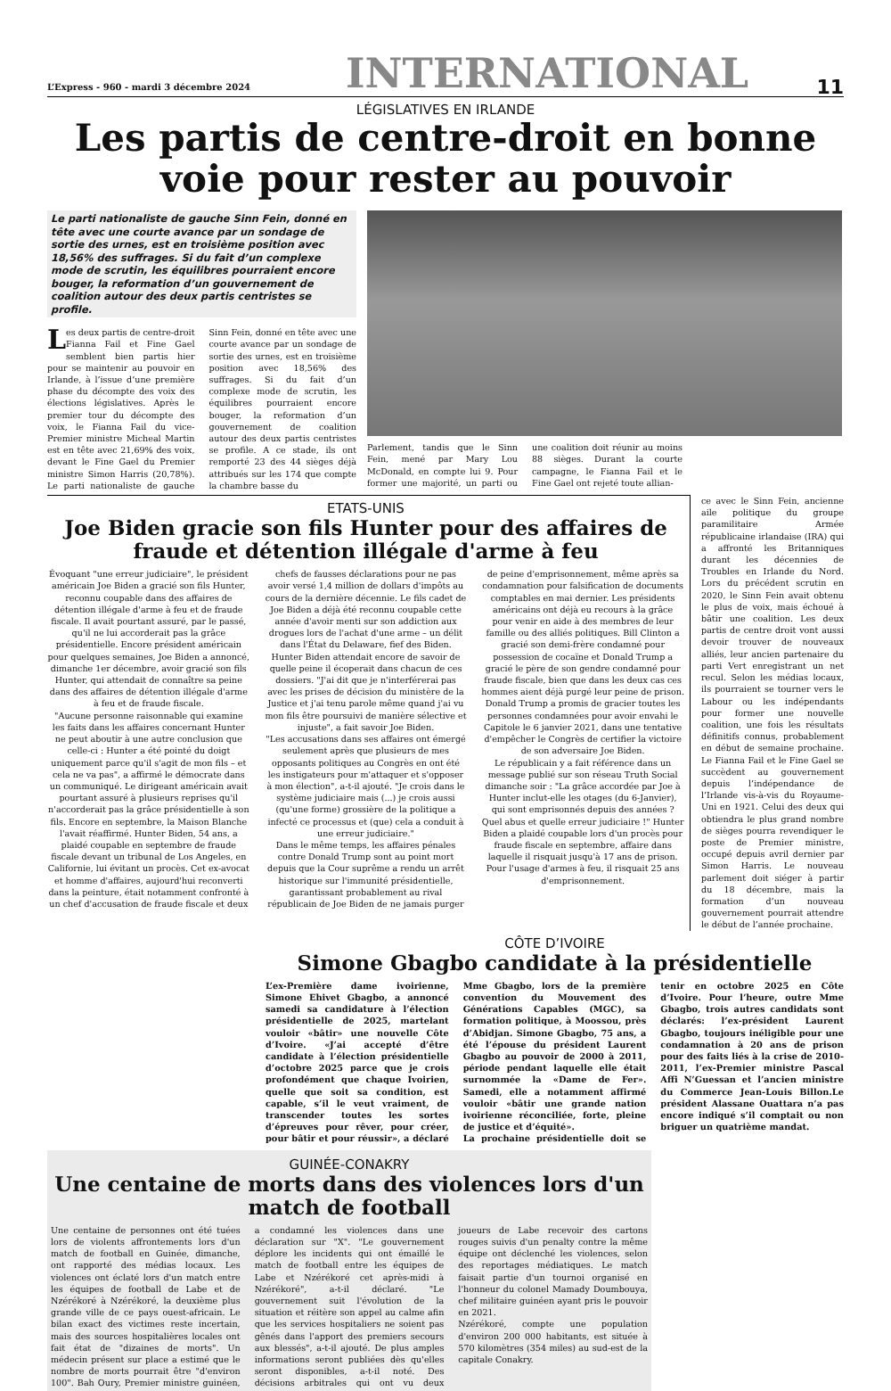L’Express - 960 - mardi 3 décembre 2024
INTERNATIONAL
11
LÉGISLATIVES EN IRLANDE
Les partis de centre-droit en bonne voie pour rester au pouvoir
Le parti nationaliste de gauche Sinn Fein, donné en tête avec une courte avance par un sondage de sortie des urnes, est en troisième position avec 18,56% des suffrages. Si du fait d’un complexe mode de scrutin, les équilibres pourraient encore bouger, la reformation d’un gouvernement de coalition autour des deux partis centristes se profile.
Les deux partis de centre-droit Fianna Fail et Fine Gael semblent bien partis hier pour se maintenir au pouvoir en Irlande, à l’issue d’une première phase du décompte des voix des élections législatives. Après le premier tour du décompte des voix, le Fianna Fail du vice-Premier ministre Micheal Martin est en tête avec 21,69% des voix, devant le Fine Gael du Premier ministre Simon Harris (20,78%). Le parti nationaliste de gauche Sinn Fein, donné en tête avec une courte avance par un sondage de sortie des urnes, est en troisième position avec 18,56% des suffrages. Si du fait d’un complexe mode de scrutin, les équilibres pourraient encore bouger, la reformation d’un gouvernement de coalition autour des deux partis centristes se profile. A ce stade, ils ont remporté 23 des 44 sièges déjà attribués sur les 174 que compte la chambre basse du
Parlement, tandis que le Sinn Fein, mené par Mary Lou McDonald, en compte lui 9. Pour former une majorité, un parti ou une coalition doit réunir au moins 88 sièges. Durant la courte campagne, le Fianna Fail et le Fine Gael ont rejeté toute allian-
ETATS-UNIS
Joe Biden gracie son fils Hunter pour des affaires de fraude et détention illégale d'arme à feu
Évoquant "une erreur judiciaire", le président américain Joe Biden a gracié son fils Hunter, reconnu coupable dans des affaires de détention illégale d'arme à feu et de fraude fiscale. Il avait pourtant assuré, par le passé, qu'il ne lui accorderait pas la grâce présidentielle. Encore président américain pour quelques semaines, Joe Biden a annoncé, dimanche 1er décembre, avoir gracié son fils Hunter, qui attendait de connaître sa peine dans des affaires de détention illégale d'arme à feu et de fraude fiscale.
"Aucune personne raisonnable qui examine les faits dans les affaires concernant Hunter ne peut aboutir à une autre conclusion que celle-ci : Hunter a été pointé du doigt uniquement parce qu'il s'agit de mon fils – et cela ne va pas", a affirmé le démocrate dans un communiqué. Le dirigeant américain avait pourtant assuré à plusieurs reprises qu'il n'accorderait pas la grâce présidentielle à son fils. Encore en septembre, la Maison Blanche l'avait réaffirmé. Hunter Biden, 54 ans, a plaidé coupable en septembre de fraude fiscale devant un tribunal de Los Angeles, en Californie, lui évitant un procès. Cet ex-avocat et homme d'affaires, aujourd'hui reconverti dans la peinture, était notamment confronté à un chef d'accusation de fraude fiscale et deux chefs de fausses déclarations pour ne pas avoir versé 1,4 million de dollars d'impôts au cours de la dernière décennie. Le fils cadet de Joe Biden a déjà été reconnu coupable cette année d'avoir menti sur son addiction aux drogues lors de l'achat d'une arme – un délit dans l'État du Delaware, fief des Biden. Hunter Biden attendait encore de savoir de quelle peine il écoperait dans chacun de ces dossiers. "J'ai dit que je n'interférerai pas avec les prises de décision du ministère de la Justice et j'ai tenu parole même quand j'ai vu mon fils être poursuivi de manière sélective et injuste", a fait savoir Joe Biden.
"Les accusations dans ses affaires ont émergé seulement après que plusieurs de mes opposants politiques au Congrès en ont été les instigateurs pour m'attaquer et s'opposer à mon élection", a-t-il ajouté. "Je crois dans le système judiciaire mais (...) je crois aussi (qu'une forme) grossière de la politique a infecté ce processus et (que) cela a conduit à une erreur judiciaire."
Dans le même temps, les affaires pénales contre Donald Trump sont au point mort depuis que la Cour suprême a rendu un arrêt historique sur l'immunité présidentielle, garantissant probablement au rival républicain de Joe Biden de ne jamais purger de peine d'emprisonnement, même après sa condamnation pour falsification de documents comptables en mai dernier. Les présidents américains ont déjà eu recours à la grâce pour venir en aide à des membres de leur famille ou des alliés politiques. Bill Clinton a gracié son demi-frère condamné pour possession de cocaïne et Donald Trump a gracié le père de son gendre condamné pour fraude fiscale, bien que dans les deux cas ces hommes aient déjà purgé leur peine de prison. Donald Trump a promis de gracier toutes les personnes condamnées pour avoir envahi le Capitole le 6 janvier 2021, dans une tentative d'empêcher le Congrès de certifier la victoire de son adversaire Joe Biden.
Le républicain y a fait référence dans un message publié sur son réseau Truth Social dimanche soir : "La grâce accordée par Joe à Hunter inclut-elle les otages (du 6-Janvier), qui sont emprisonnés depuis des années ? Quel abus et quelle erreur judiciaire !" Hunter Biden a plaidé coupable lors d'un procès pour fraude fiscale en septembre, affaire dans laquelle il risquait jusqu'à 17 ans de prison. Pour l'usage d'armes à feu, il risquait 25 ans d'emprisonnement.
ce avec le Sinn Fein, ancienne aile politique du groupe paramilitaire Armée républicaine irlandaise (IRA) qui a affronté les Britanniques durant les décennies de Troubles en Irlande du Nord. Lors du précédent scrutin en 2020, le Sinn Fein avait obtenu le plus de voix, mais échoué à bâtir une coalition. Les deux partis de centre droit vont aussi devoir trouver de nouveaux alliés, leur ancien partenaire du parti Vert enregistrant un net recul. Selon les médias locaux, ils pourraient se tourner vers le Labour ou les indépendants pour former une nouvelle coalition, une fois les résultats définitifs connus, probablement en début de semaine prochaine. Le Fianna Fail et le Fine Gael se succèdent au gouvernement depuis l’indépendance de l’Irlande vis-à-vis du Royaume-Uni en 1921. Celui des deux qui obtiendra le plus grand nombre de sièges pourra revendiquer le poste de Premier ministre, occupé depuis avril dernier par Simon Harris. Le nouveau parlement doit siéger à partir du 18 décembre, mais la formation d’un nouveau gouvernement pourrait attendre le début de l’année prochaine.
CÔTE D’IVOIRE
Simone Gbagbo candidate à la présidentielle
L’ex-Première dame ivoirienne, Simone Ehivet Gbagbo, a annoncé samedi sa candidature à l’élection présidentielle de 2025, martelant vouloir «bâtir» une nouvelle Côte d’Ivoire. «J’ai accepté d’être candidate à l’élection présidentielle d’octobre 2025 parce que je crois profondément que chaque Ivoirien, quelle que soit sa condition, est capable, s’il le veut vraiment, de transcender toutes les sortes d’épreuves pour rêver, pour créer, pour bâtir et pour réussir», a déclaré Mme Gbagbo, lors de la première convention du Mouvement des Générations Capables (MGC), sa formation politique, à Moossou, près d’Abidjan. Simone Gbagbo, 75 ans, a été l’épouse du président Laurent Gbagbo au pouvoir de 2000 à 2011, période pendant laquelle elle était surnommée la «Dame de Fer». Samedi, elle a notamment affirmé vouloir «bâtir une grande nation ivoirienne réconciliée, forte, pleine de justice et d’équité».
La prochaine présidentielle doit se tenir en octobre 2025 en Côte d’Ivoire. Pour l’heure, outre Mme Gbagbo, trois autres candidats sont déclarés: l’ex-président Laurent Gbagbo, toujours inéligible pour une condamnation à 20 ans de prison pour des faits liés à la crise de 2010-2011, l’ex-Premier ministre Pascal Affi N’Guessan et l’ancien ministre du Commerce Jean-Louis Billon.Le président Alassane Ouattara n’a pas encore indiqué s’il comptait ou non briguer un quatrième mandat.
GUINÉE-CONAKRY
Une centaine de morts dans des violences lors d'un match de football
Une centaine de personnes ont été tuées lors de violents affrontements lors d'un match de football en Guinée, dimanche, ont rapporté des médias locaux. Les violences ont éclaté lors d'un match entre les équipes de football de Labe et de Nzérékoré à Nzérékoré, la deuxième plus grande ville de ce pays ouest-africain. Le bilan exact des victimes reste incertain, mais des sources hospitalières locales ont fait état de "dizaines de morts". Un médecin présent sur place a estimé que le nombre de morts pourrait être "d'environ 100". Bah Oury, Premier ministre guinéen, a condamné les violences dans une déclaration sur "X". "Le gouvernement déplore les incidents qui ont émaillé le match de football entre les équipes de Labe et Nzérékoré cet après-midi à Nzérékoré", a-t-il déclaré. "Le gouvernement suit l'évolution de la situation et réitère son appel au calme afin que les services hospitaliers ne soient pas gênés dans l'apport des premiers secours aux blessés", a-t-il ajouté. De plus amples informations seront publiées dès qu'elles seront disponibles, a-t-il noté. Des décisions arbitrales qui ont vu deux joueurs de Labe recevoir des cartons rouges suivis d'un penalty contre la même équipe ont déclenché les violences, selon des reportages médiatiques. Le match faisait partie d'un tournoi organisé en l'honneur du colonel Mamady Doumbouya, chef militaire guinéen ayant pris le pouvoir en 2021.
Nzérékoré, compte une population d'environ 200 000 habitants, est située à 570 kilomètres (354 miles) au sud-est de la capitale Conakry.